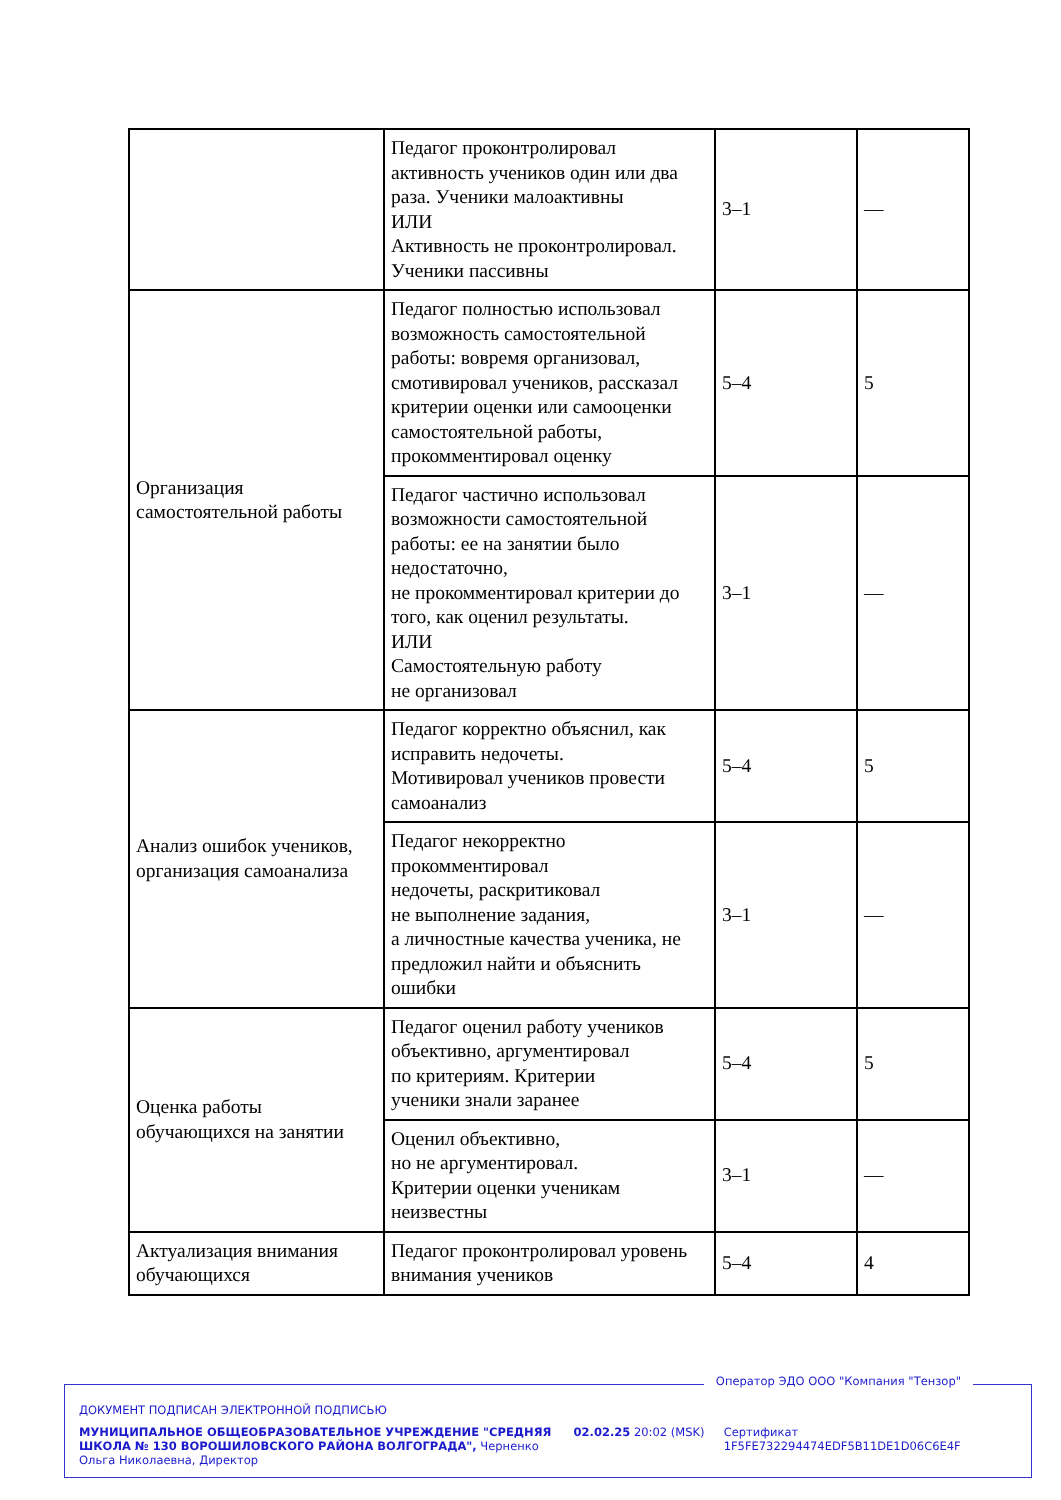| | Педагог проконтролировал активность учеников один или два раза. Ученики малоактивны ИЛИ Активность не проконтролировал. Ученики пассивны | 3–1 | — |
| Организация самостоятельной работы | Педагог полностью использовал возможность самостоятельной работы: вовремя организовал, смотивировал учеников, рассказал критерии оценки или самооценки самостоятельной работы, прокомментировал оценку | 5–4 | 5 |
| | Педагог частично использовал возможности самостоятельной работы: ее на занятии было недостаточно, не прокомментировал критерии до того, как оценил результаты. ИЛИ Самостоятельную работу не организовал | 3–1 | — |
| Анализ ошибок учеников, организация самоанализа | Педагог корректно объяснил, как исправить недочеты. Мотивировал учеников провести самоанализ | 5–4 | 5 |
| | Педагог некорректно прокомментировал недочеты, раскритиковал не выполнение задания, а личностные качества ученика, не предложил найти и объяснить ошибки | 3–1 | — |
| Оценка работы обучающихся на занятии | Педагог оценил работу учеников объективно, аргументировал по критериям. Критерии ученики знали заранее | 5–4 | 5 |
| | Оценил объективно, но не аргументировал. Критерии оценки ученикам неизвестны | 3–1 | — |
| Актуализация внимания обучающихся | Педагог проконтролировал уровень внимания учеников | 5–4 | 4 |
Оператор ЭДО ООО "Компания "Тензор"
ДОКУМЕНТ ПОДПИСАН ЭЛЕКТРОННОЙ ПОДПИСЬЮ
МУНИЦИПАЛЬНОЕ ОБЩЕОБРАЗОВАТЕЛЬНОЕ УЧРЕЖДЕНИЕ "СРЕДНЯЯ ШКОЛА № 130 ВОРОШИЛОВСКОГО РАЙОНА ВОЛГОГРАДА", Черненко Ольга Николаевна, Директор
02.02.25 20:02 (MSK) Сертификат 1F5FE732294474EDF5B11DE1D06C6E4F